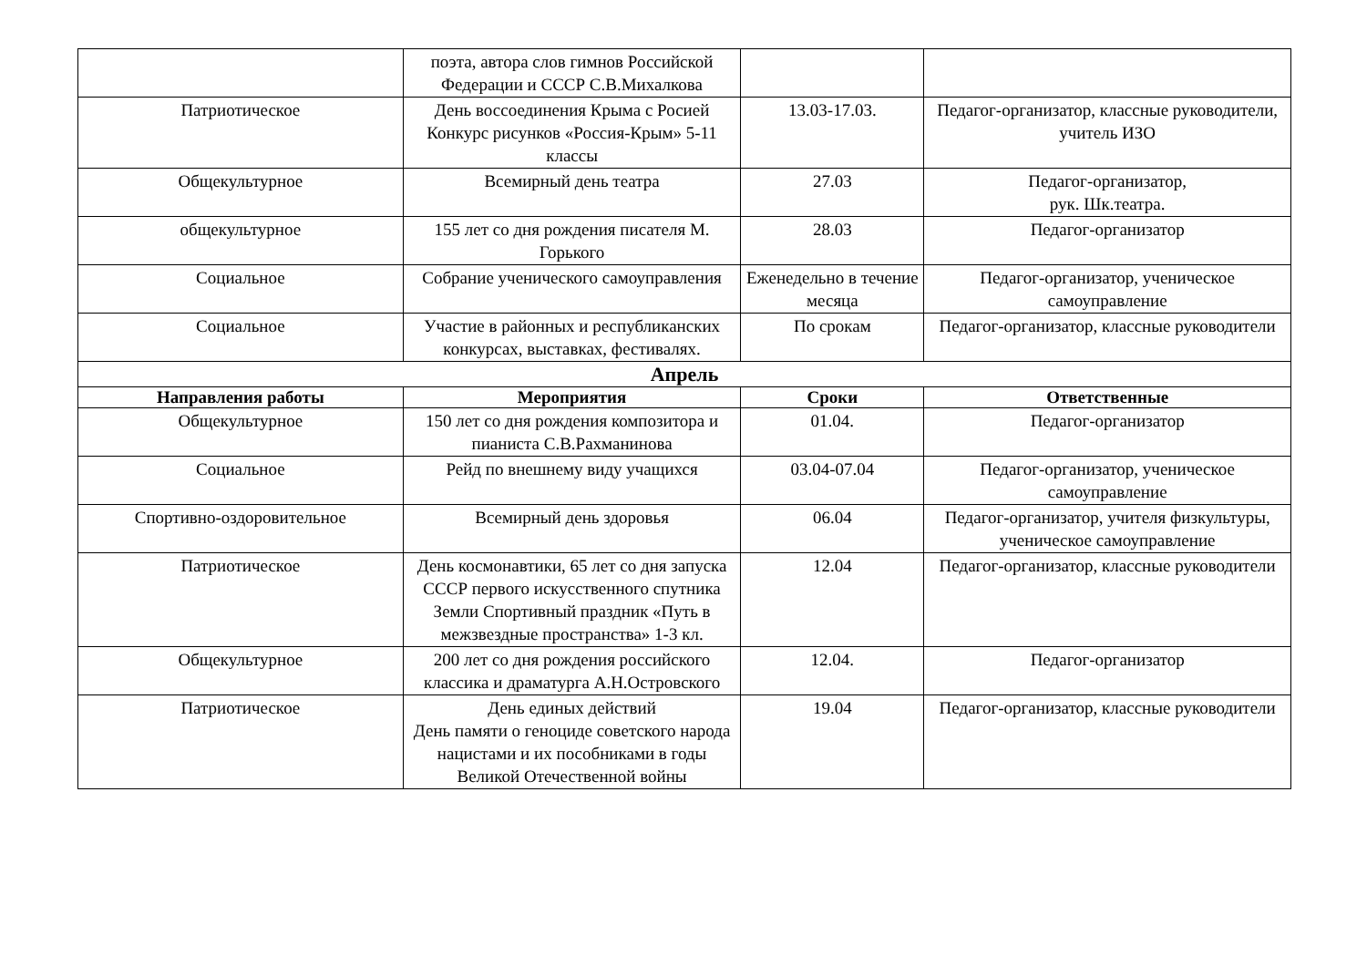| | поэта, автора слов гимнов Российской Федерации и СССР С.В.Михалкова | | |
| Патриотическое | День воссоединения Крыма с Росией Конкурс рисунков «Россия-Крым» 5-11 классы | 13.03-17.03. | Педагог-организатор, классные руководители, учитель ИЗО |
| Общекультурное | Всемирный день театра | 27.03 | Педагог-организатор, рук. Шк.театра. |
| общекультурное | 155 лет со дня рождения писателя М. Горького | 28.03 | Педагог-организатор |
| Социальное | Собрание ученического самоуправления | Еженедельно в течение месяца | Педагог-организатор, ученическое самоуправление |
| Социальное | Участие в районных и республиканских конкурсах, выставках, фестивалях. | По срокам | Педагог-организатор, классные руководители |
| Апрель | | | |
| Направления работы | Мероприятия | Сроки | Ответственные |
| Общекультурное | 150 лет со дня рождения композитора и пианиста С.В.Рахманинова | 01.04. | Педагог-организатор |
| Социальное | Рейд по внешнему виду учащихся | 03.04-07.04 | Педагог-организатор, ученическое самоуправление |
| Спортивно-оздоровительное | Всемирный день здоровья | 06.04 | Педагог-организатор, учителя физкультуры, ученическое самоуправление |
| Патриотическое | День космонавтики, 65 лет со дня запуска СССР первого искусственного спутника Земли Спортивный праздник «Путь в межзвездные пространства» 1-3 кл. | 12.04 | Педагог-организатор, классные руководители |
| Общекультурное | 200 лет со дня рождения российского классика и драматурга А.Н.Островского | 12.04. | Педагог-организатор |
| Патриотическое | День единых действий День памяти о геноциде советского народа нацистами и их пособниками в годы Великой Отечественной войны | 19.04 | Педагог-организатор, классные руководители |